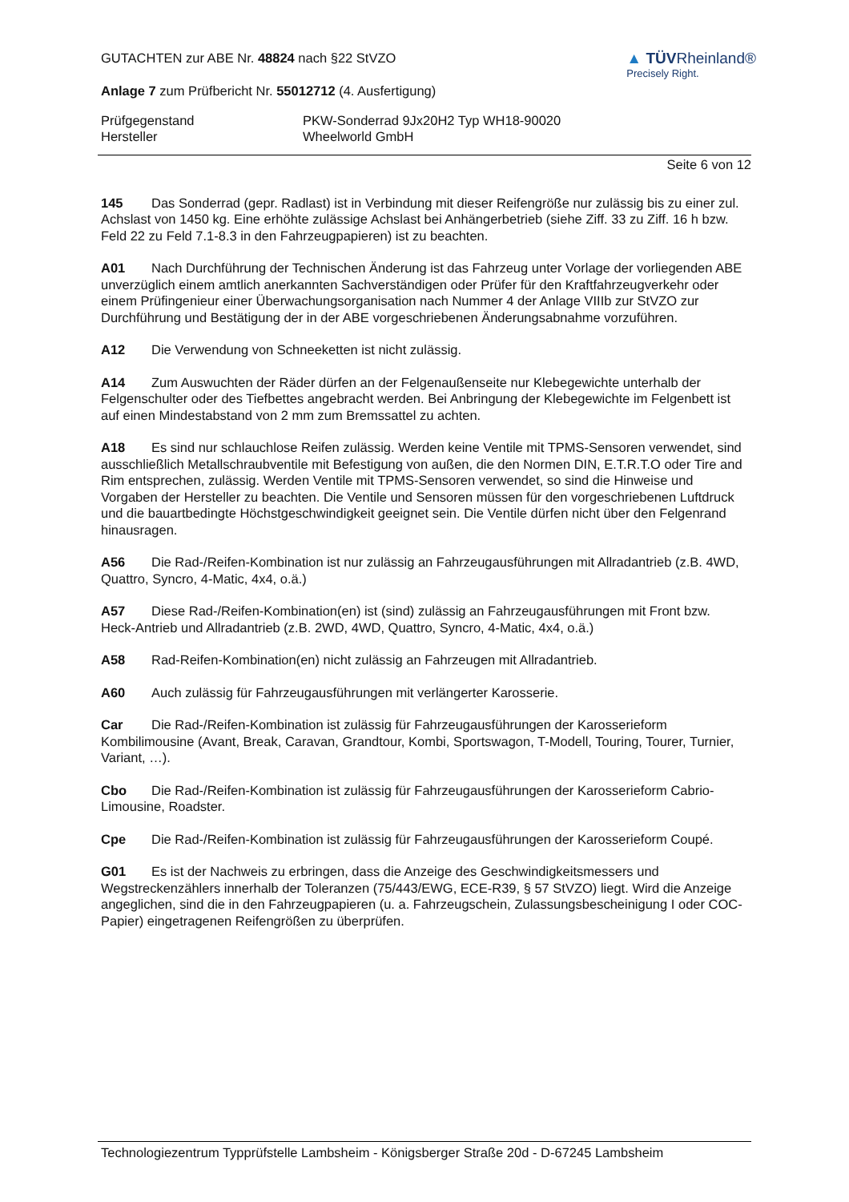GUTACHTEN zur ABE Nr. 48824 nach §22 StVZO
Anlage 7 zum Prüfbericht Nr. 55012712 (4. Ausfertigung)
▲ TÜVRheinland®
Precisely Right.
Prüfgegenstand
Hersteller
PKW-Sonderrad 9Jx20H2 Typ WH18-90020
Wheelworld GmbH
Seite 6 von 12
145 Das Sonderrad (gepr. Radlast) ist in Verbindung mit dieser Reifengröße nur zulässig bis zu einer zul. Achslast von 1450 kg. Eine erhöhte zulässige Achslast bei Anhängerbetrieb (siehe Ziff. 33 zu Ziff. 16 h bzw. Feld 22 zu Feld 7.1-8.3 in den Fahrzeugpapieren) ist zu beachten.
A01 Nach Durchführung der Technischen Änderung ist das Fahrzeug unter Vorlage der vorliegenden ABE unverzüglich einem amtlich anerkannten Sachverständigen oder Prüfer für den Kraftfahrzeugverkehr oder einem Prüfingenieur einer Überwachungsorganisation nach Nummer 4 der Anlage VIIIb zur StVZO zur Durchführung und Bestätigung der in der ABE vorgeschriebenen Änderungsabnahme vorzuführen.
A12 Die Verwendung von Schneeketten ist nicht zulässig.
A14 Zum Auswuchten der Räder dürfen an der Felgenaußenseite nur Klebegewichte unterhalb der Felgenschulter oder des Tiefbettes angebracht werden. Bei Anbringung der Klebegewichte im Felgenbett ist auf einen Mindestabstand von 2 mm zum Bremssattel zu achten.
A18 Es sind nur schlauchlose Reifen zulässig. Werden keine Ventile mit TPMS-Sensoren verwendet, sind ausschließlich Metallschraubventile mit Befestigung von außen, die den Normen DIN, E.T.R.T.O oder Tire and Rim entsprechen, zulässig. Werden Ventile mit TPMS-Sensoren verwendet, so sind die Hinweise und Vorgaben der Hersteller zu beachten. Die Ventile und Sensoren müssen für den vorgeschriebenen Luftdruck und die bauartbedingte Höchstgeschwindigkeit geeignet sein. Die Ventile dürfen nicht über den Felgenrand hinausragen.
A56 Die Rad-/Reifen-Kombination ist nur zulässig an Fahrzeugausführungen mit Allradantrieb (z.B. 4WD, Quattro, Syncro, 4-Matic, 4x4, o.ä.)
A57 Diese Rad-/Reifen-Kombination(en) ist (sind) zulässig an Fahrzeugausführungen mit Front bzw. Heck-Antrieb und Allradantrieb (z.B. 2WD, 4WD, Quattro, Syncro, 4-Matic, 4x4, o.ä.)
A58 Rad-Reifen-Kombination(en) nicht zulässig an Fahrzeugen mit Allradantrieb.
A60 Auch zulässig für Fahrzeugausführungen mit verlängerter Karosserie.
Car Die Rad-/Reifen-Kombination ist zulässig für Fahrzeugausführungen der Karosserieform Kombilimousine (Avant, Break, Caravan, Grandtour, Kombi, Sportswagon, T-Modell, Touring, Tourer, Turnier, Variant, …).
Cbo Die Rad-/Reifen-Kombination ist zulässig für Fahrzeugausführungen der Karosserieform Cabrio-Limousine, Roadster.
Cpe Die Rad-/Reifen-Kombination ist zulässig für Fahrzeugausführungen der Karosserieform Coupé.
G01 Es ist der Nachweis zu erbringen, dass die Anzeige des Geschwindigkeitsmessers und Wegstreckenzählers innerhalb der Toleranzen (75/443/EWG, ECE-R39, § 57 StVZO) liegt. Wird die Anzeige angeglichen, sind die in den Fahrzeugpapieren (u. a. Fahrzeugschein, Zulassungsbescheinigung I oder COC-Papier) eingetragenen Reifengrößen zu überprüfen.
Technologiezentrum Typprüfstelle Lambsheim - Königsberger Straße 20d - D-67245 Lambsheim